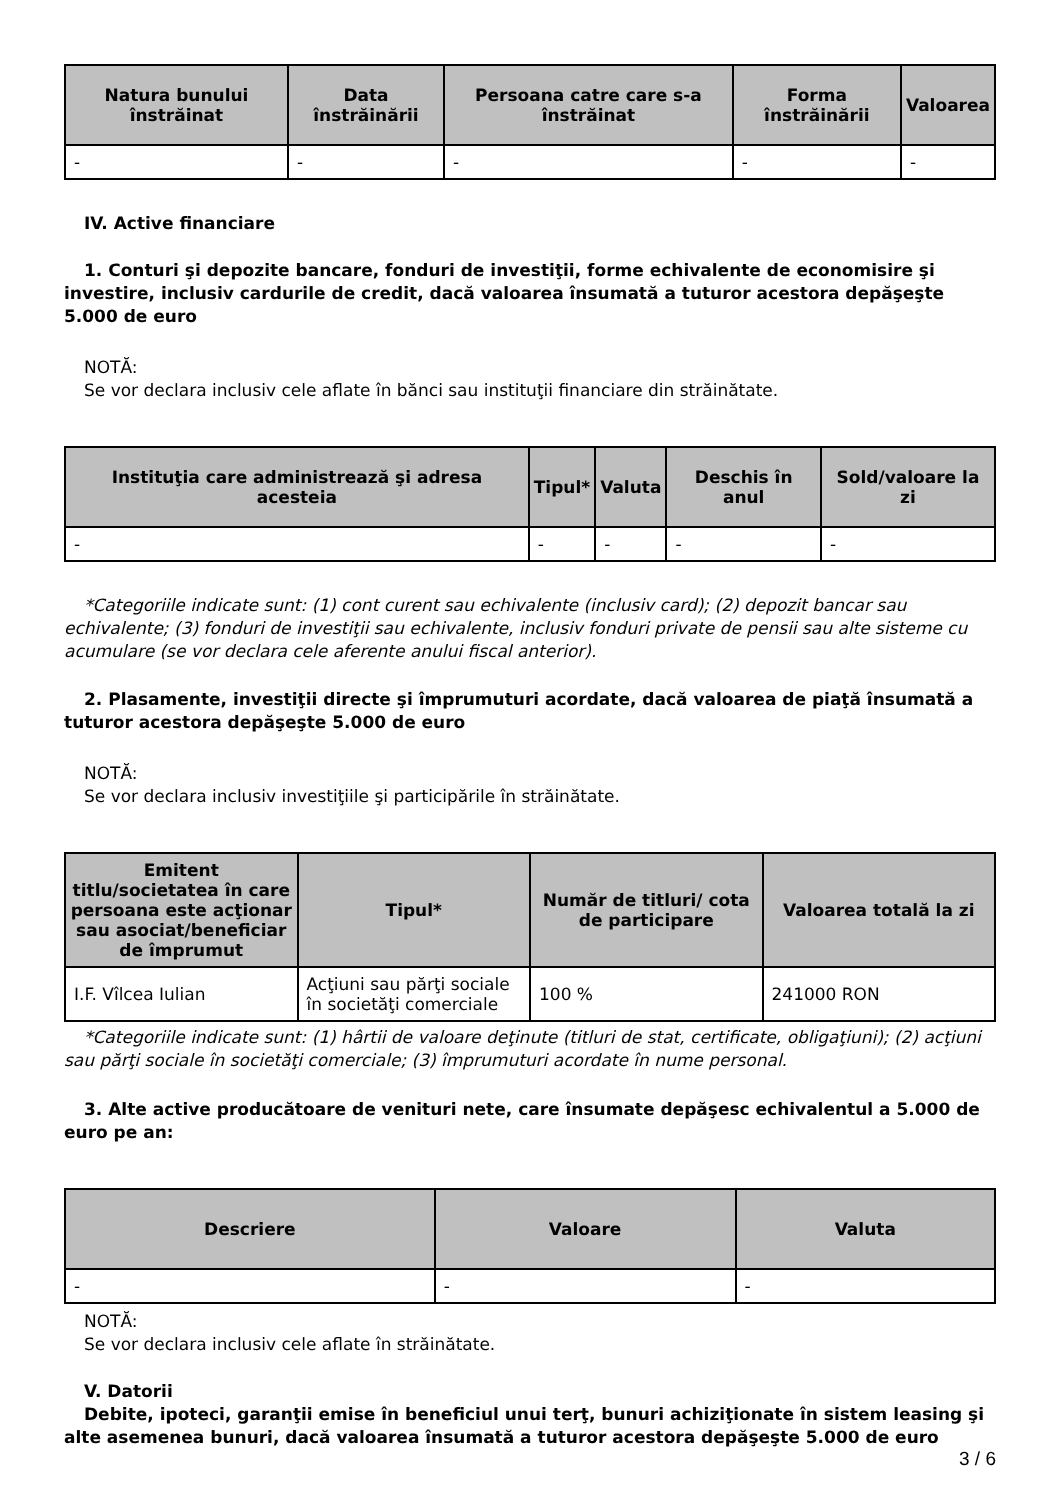| Natura bunului înstrăinat | Data înstrăinării | Persoana catre care s-a înstrăinat | Forma înstrăinării | Valoarea |
| --- | --- | --- | --- | --- |
| - | - | - | - | - |
IV. Active financiare
1. Conturi şi depozite bancare, fonduri de investiţii, forme echivalente de economisire şi investire, inclusiv cardurile de credit, dacă valoarea însumată a tuturor acestora depăşeşte 5.000 de euro
NOTĂ:
Se vor declara inclusiv cele aflate în bănci sau instituţii financiare din străinătate.
| Instituţia care administrează şi adresa acesteia | Tipul* | Valuta | Deschis în anul | Sold/valoare la zi |
| --- | --- | --- | --- | --- |
| - | - | - | - | - |
*Categoriile indicate sunt: (1) cont curent sau echivalente (inclusiv card); (2) depozit bancar sau echivalente; (3) fonduri de investiţii sau echivalente, inclusiv fonduri private de pensii sau alte sisteme cu acumulare (se vor declara cele aferente anului fiscal anterior).
2. Plasamente, investiţii directe şi împrumuturi acordate, dacă valoarea de piaţă însumată a tuturor acestora depăşeşte 5.000 de euro
NOTĂ:
Se vor declara inclusiv investiţiile şi participările în străinătate.
| Emitent titlu/societatea în care persoana este acţionar sau asociat/beneficiar de împrumut | Tipul* | Număr de titluri/ cota de participare | Valoarea totală la zi |
| --- | --- | --- | --- |
| I.F. Vîlcea Iulian | Acţiuni sau părţi sociale în societăţi comerciale | 100 % | 241000 RON |
*Categoriile indicate sunt: (1) hârtii de valoare deţinute (titluri de stat, certificate, obligaţiuni); (2) acţiuni sau părţi sociale în societăţi comerciale; (3) împrumuturi acordate în nume personal.
3. Alte active producătoare de venituri nete, care însumate depăşesc echivalentul a 5.000 de euro pe an:
| Descriere | Valoare | Valuta |
| --- | --- | --- |
| - | - | - |
NOTĂ:
Se vor declara inclusiv cele aflate în străinătate.
V. Datorii
Debite, ipoteci, garanţii emise în beneficiul unui terţ, bunuri achiziţionate în sistem leasing şi alte asemenea bunuri, dacă valoarea însumată a tuturor acestora depăşeşte 5.000 de euro
3 / 6